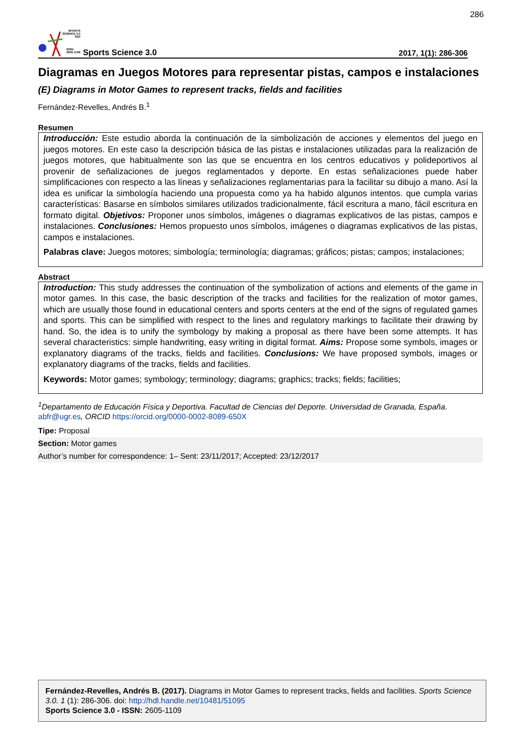286
SPORTS
SCIENCE 3.0
SS3
ISSN:
2605-1109
Sports Science 3.0
2017, 1(1): 286-306
Diagramas en Juegos Motores para representar pistas, campos e instalaciones
(E) Diagrams in Motor Games to represent tracks, fields and facilities
Fernández-Revelles, Andrés B.<sup>1</sup>
Resumen
Introducción: Este estudio aborda la continuación de la simbolización de acciones y elementos del juego en juegos motores. En este caso la descripción básica de las pistas e instalaciones utilizadas para la realización de juegos motores, que habitualmente son las que se encuentra en los centros educativos y polideportivos al provenir de señalizaciones de juegos reglamentados y deporte. En estas señalizaciones puede haber simplificaciones con respecto a las líneas y señalizaciones reglamentarias para la facilitar su dibujo a mano. Así la idea es unificar la simbología haciendo una propuesta como ya ha habido algunos intentos. que cumpla varias características: Basarse en símbolos similares utilizados tradicionalmente, fácil escritura a mano, fácil escritura en formato digital. Objetivos: Proponer unos símbolos, imágenes o diagramas explicativos de las pistas, campos e instalaciones. Conclusiones: Hemos propuesto unos símbolos, imágenes o diagramas explicativos de las pistas, campos e instalaciones.
Palabras clave: Juegos motores; simbología; terminología; diagramas; gráficos; pistas; campos; instalaciones;
Abstract
Introduction: This study addresses the continuation of the symbolization of actions and elements of the game in motor games. In this case, the basic description of the tracks and facilities for the realization of motor games, which are usually those found in educational centers and sports centers at the end of the signs of regulated games and sports. This can be simplified with respect to the lines and regulatory markings to facilitate their drawing by hand. So, the idea is to unify the symbology by making a proposal as there have been some attempts. It has several characteristics: simple handwriting, easy writing in digital format. Aims: Propose some symbols, images or explanatory diagrams of the tracks, fields and facilities. Conclusions: We have proposed symbols, images or explanatory diagrams of the tracks, fields and facilities.
Keywords: Motor games; symbology; terminology; diagrams; graphics; tracks; fields; facilities;
<sup>1</sup> Departamento de Educación Física y Deportiva. Facultad de Ciencias del Deporte. Universidad de Granada, España. abfr@ugr.es, ORCID https://orcid.org/0000-0002-8089-650X
Tipe: Proposal
Section: Motor games
Author’s number for correspondence: 1– Sent: 23/11/2017; Accepted: 23/12/2017
Fernández-Revelles, Andrés B. (2017). Diagrams in Motor Games to represent tracks, fields and facilities. Sports Science 3.0. 1 (1): 286-306. doi: http://hdl.handle.net/10481/51095
Sports Science 3.0 - ISSN: 2605-1109